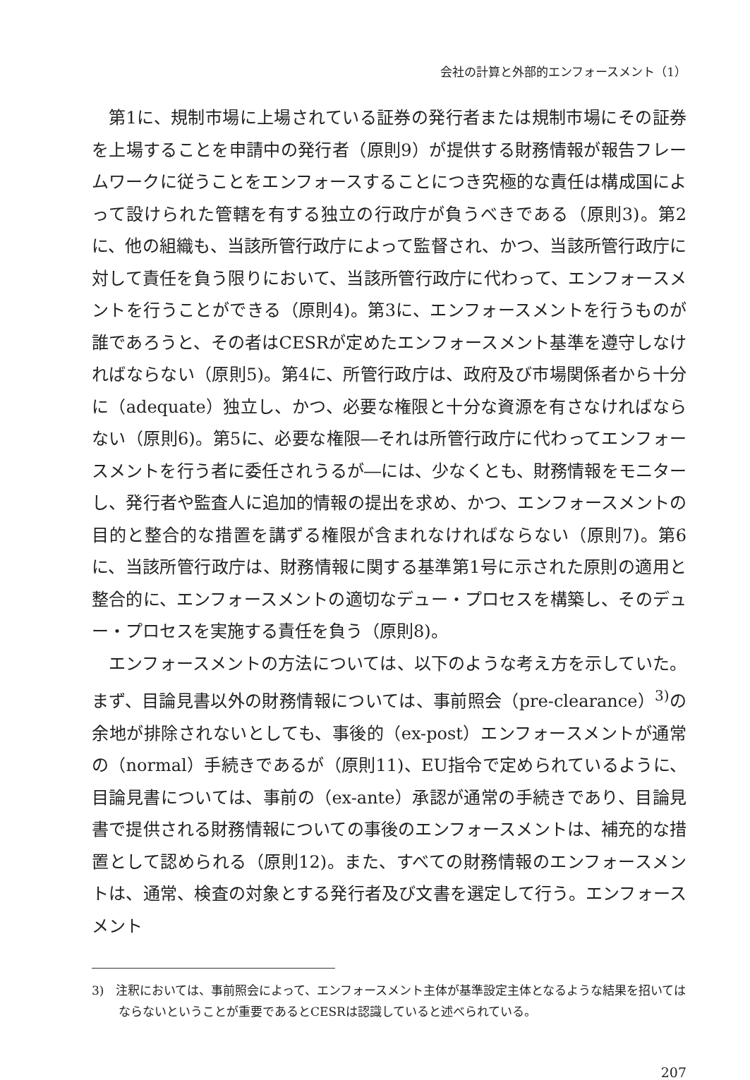会社の計算と外部的エンフォースメント（1）
第1に、規制市場に上場されている証券の発行者または規制市場にその証券を上場することを申請中の発行者（原則9）が提供する財務情報が報告フレームワークに従うことをエンフォースすることにつき究極的な責任は構成国によって設けられた管轄を有する独立の行政庁が負うべきである（原則3)。第2に、他の組織も、当該所管行政庁によって監督され、かつ、当該所管行政庁に対して責任を負う限りにおいて、当該所管行政庁に代わって、エンフォースメントを行うことができる（原則4)。第3に、エンフォースメントを行うものが誰であろうと、その者はCESRが定めたエンフォースメント基準を遵守しなければならない（原則5)。第4に、所管行政庁は、政府及び市場関係者から十分に（adequate）独立し、かつ、必要な権限と十分な資源を有さなければならない（原則6)。第5に、必要な権限―それは所管行政庁に代わってエンフォースメントを行う者に委任されうるが―には、少なくとも、財務情報をモニターし、発行者や監査人に追加的情報の提出を求め、かつ、エンフォースメントの目的と整合的な措置を講ずる権限が含まれなければならない（原則7)。第6に、当該所管行政庁は、財務情報に関する基準第1号に示された原則の適用と整合的に、エンフォースメントの適切なデュー・プロセスを構築し、そのデュー・プロセスを実施する責任を負う（原則8)。
エンフォースメントの方法については、以下のような考え方を示していた。まず、目論見書以外の財務情報については、事前照会（pre-clearance）<sup>3)</sup>の余地が排除されないとしても、事後的（ex-post）エンフォースメントが通常の（normal）手続きであるが（原則11)、EU指令で定められているように、目論見書については、事前の（ex-ante）承認が通常の手続きであり、目論見書で提供される財務情報についての事後のエンフォースメントは、補充的な措置として認められる（原則12)。また、すべての財務情報のエンフォースメントは、通常、検査の対象とする発行者及び文書を選定して行う。エンフォースメント
3)　注釈においては、事前照会によって、エンフォースメント主体が基準設定主体となるような結果を招いてはならないということが重要であるとCESRは認識していると述べられている。
207